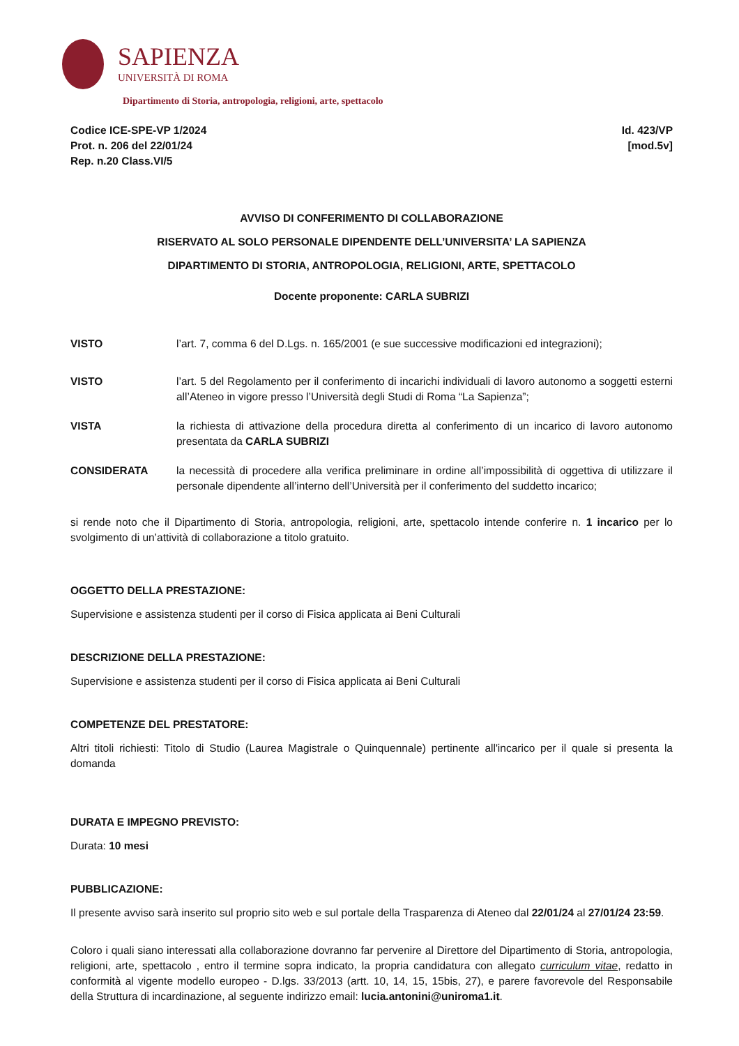SAPIENZA
UNIVERSITÀ DI ROMA
Dipartimento di Storia, antropologia, religioni, arte, spettacolo
Codice ICE-SPE-VP 1/2024
Prot. n. 206 del 22/01/24
Rep. n.20 Class.VI/5
Id. 423/VP
[mod.5v]
AVVISO DI CONFERIMENTO DI COLLABORAZIONE
RISERVATO AL SOLO PERSONALE DIPENDENTE DELL’UNIVERSITA’ LA SAPIENZA
DIPARTIMENTO DI STORIA, ANTROPOLOGIA, RELIGIONI, ARTE, SPETTACOLO
Docente proponente: CARLA SUBRIZI
VISTO l’art. 7, comma 6 del D.Lgs. n. 165/2001 (e sue successive modificazioni ed integrazioni);
VISTO l’art. 5 del Regolamento per il conferimento di incarichi individuali di lavoro autonomo a soggetti esterni all’Ateneo in vigore presso l’Università degli Studi di Roma “La Sapienza”;
VISTA la richiesta di attivazione della procedura diretta al conferimento di un incarico di lavoro autonomo presentata da CARLA SUBRIZI
CONSIDERATA la necessità di procedere alla verifica preliminare in ordine all’impossibilità di oggettiva di utilizzare il personale dipendente all’interno dell’Università per il conferimento del suddetto incarico;
si rende noto che il Dipartimento di Storia, antropologia, religioni, arte, spettacolo intende conferire n. 1 incarico per lo svolgimento di un’attività di collaborazione a titolo gratuito.
OGGETTO DELLA PRESTAZIONE:
Supervisione e assistenza studenti per il corso di Fisica applicata ai Beni Culturali
DESCRIZIONE DELLA PRESTAZIONE:
Supervisione e assistenza studenti per il corso di Fisica applicata ai Beni Culturali
COMPETENZE DEL PRESTATORE:
Altri titoli richiesti: Titolo di Studio (Laurea Magistrale o Quinquennale) pertinente all'incarico per il quale si presenta la domanda
DURATA E IMPEGNO PREVISTO:
Durata: 10 mesi
PUBBLICAZIONE:
Il presente avviso sarà inserito sul proprio sito web e sul portale della Trasparenza di Ateneo dal 22/01/24 al 27/01/24 23:59.
Coloro i quali siano interessati alla collaborazione dovranno far pervenire al Direttore del Dipartimento di Storia, antropologia, religioni, arte, spettacolo , entro il termine sopra indicato, la propria candidatura con allegato curriculum vitae, redatto in conformità al vigente modello europeo - D.lgs. 33/2013 (artt. 10, 14, 15, 15bis, 27), e parere favorevole del Responsabile della Struttura di incardinazione, al seguente indirizzo email: lucia.antonini@uniroma1.it.